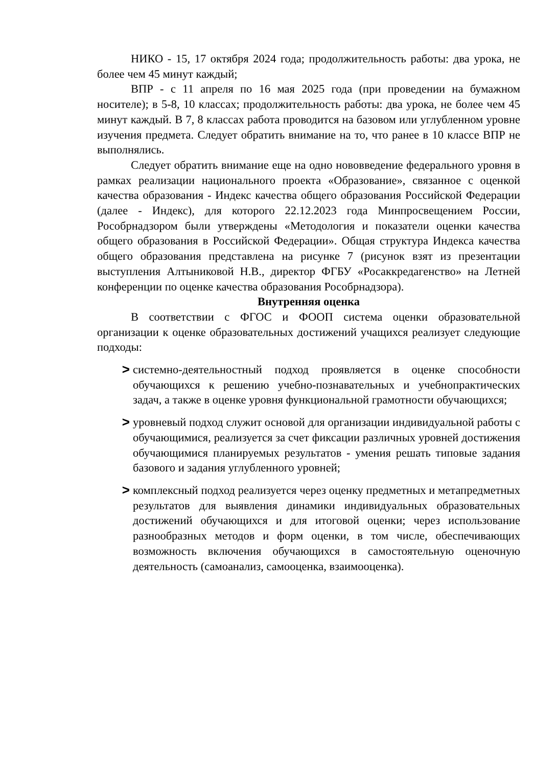НИКО - 15, 17 октября 2024 года; продолжительность работы: два урока, не более чем 45 минут каждый;
ВПР - с 11 апреля по 16 мая 2025 года (при проведении на бумажном носителе); в 5-8, 10 классах; продолжительность работы: два урока, не более чем 45 минут каждый. В 7, 8 классах работа проводится на базовом или углубленном уровне изучения предмета. Следует обратить внимание на то, что ранее в 10 классе ВПР не выполнялись.
Следует обратить внимание еще на одно нововведение федерального уровня в рамках реализации национального проекта «Образование», связанное с оценкой качества образования - Индекс качества общего образования Российской Федерации (далее - Индекс), для которого 22.12.2023 года Минпросвещением России, Рособрнадзором были утверждены «Методология и показатели оценки качества общего образования в Российской Федерации». Общая структура Индекса качества общего образования представлена на рисунке 7 (рисунок взят из презентации выступления Алтыниковой Н.В., директор ФГБУ «Росаккредагенство» на Летней конференции по оценке качества образования Рособрнадзора).
Внутренняя оценка
В соответствии с ФГОС и ФООП система оценки образовательной организации к оценке образовательных достижений учащихся реализует следующие подходы:
> системно-деятельностный подход проявляется в оценке способности обучающихся к решению учебно-познавательных и учебнопрактических задач, а также в оценке уровня функциональной грамотности обучающихся;
> уровневый подход служит основой для организации индивидуальной работы с обучающимися, реализуется за счет фиксации различных уровней достижения обучающимися планируемых результатов - умения решать типовые задания базового и задания углубленного уровней;
> комплексный подход реализуется через оценку предметных и метапредметных результатов для выявления динамики индивидуальных образовательных достижений обучающихся и для итоговой оценки; через использование разнообразных методов и форм оценки, в том числе, обеспечивающих возможность включения обучающихся в самостоятельную оценочную деятельность (самоанализ, самооценка, взаимооценка).